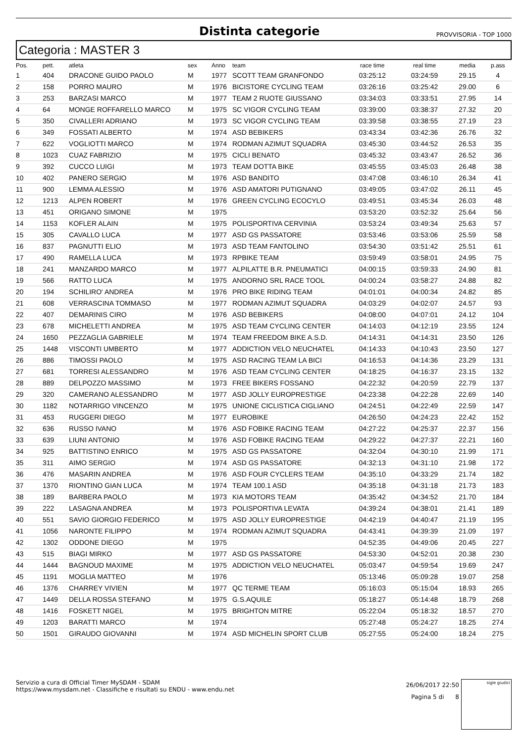Distinta categorie
PROVVISORIA - TOP 1000
Categoria : MASTER 3
| Pos. | pett. | atleta | sex | Anno | team | race time | real time | media | p.ass |
| --- | --- | --- | --- | --- | --- | --- | --- | --- | --- |
| 1 | 404 | DRACONE GUIDO PAOLO | M | 1977 | SCOTT TEAM GRANFONDO | 03:25:12 | 03:24:59 | 29.15 | 4 |
| 2 | 158 | PORRO MAURO | M | 1976 | BICISTORE CYCLING TEAM | 03:26:16 | 03:25:42 | 29.00 | 6 |
| 3 | 253 | BARZASI MARCO | M | 1977 | TEAM 2 RUOTE GIUSSANO | 03:34:03 | 03:33:51 | 27.95 | 14 |
| 4 | 64 | MONGE ROFFARELLO MARCO | M | 1975 | SC VIGOR CYCLING TEAM | 03:39:00 | 03:38:37 | 27.32 | 20 |
| 5 | 350 | CIVALLERI ADRIANO | M | 1973 | SC VIGOR CYCLING TEAM | 03:39:58 | 03:38:55 | 27.19 | 23 |
| 6 | 349 | FOSSATI ALBERTO | M | 1974 | ASD BEBIKERS | 03:43:34 | 03:42:36 | 26.76 | 32 |
| 7 | 622 | VOGLIOTTI MARCO | M | 1974 | RODMAN AZIMUT SQUADRA | 03:45:30 | 03:44:52 | 26.53 | 35 |
| 8 | 1023 | CUAZ FABRIZIO | M | 1975 | CICLI BENATO | 03:45:32 | 03:43:47 | 26.52 | 36 |
| 9 | 392 | CUCCO LUIGI | M | 1973 | TEAM DOTTA BIKE | 03:45:55 | 03:45:03 | 26.48 | 38 |
| 10 | 402 | PANERO SERGIO | M | 1976 | ASD BANDITO | 03:47:08 | 03:46:10 | 26.34 | 41 |
| 11 | 900 | LEMMA ALESSIO | M | 1976 | ASD AMATORI PUTIGNANO | 03:49:05 | 03:47:02 | 26.11 | 45 |
| 12 | 1213 | ALPEN ROBERT | M | 1976 | GREEN CYCLING ECOCYLO | 03:49:51 | 03:45:34 | 26.03 | 48 |
| 13 | 451 | ORIGANO SIMONE | M | 1975 | | 03:53:20 | 03:52:32 | 25.64 | 56 |
| 14 | 1153 | KOFLER ALAIN | M | 1975 | POLISPORTIVA CERVINIA | 03:53:24 | 03:49:34 | 25.63 | 57 |
| 15 | 305 | CAVALLO LUCA | M | 1977 | ASD GS PASSATORE | 03:53:46 | 03:53:06 | 25.59 | 58 |
| 16 | 837 | PAGNUTTI ELIO | M | 1973 | ASD TEAM FANTOLINO | 03:54:30 | 03:51:42 | 25.51 | 61 |
| 17 | 490 | RAMELLA LUCA | M | 1973 | RPBIKE TEAM | 03:59:49 | 03:58:01 | 24.95 | 75 |
| 18 | 241 | MANZARDO MARCO | M | 1977 | ALPILATTE B.R. PNEUMATICI | 04:00:15 | 03:59:33 | 24.90 | 81 |
| 19 | 566 | RATTO LUCA | M | 1975 | ANDORNO SRL RACE TOOL | 04:00:24 | 03:58:27 | 24.88 | 82 |
| 20 | 194 | SCHILIRO' ANDREA | M | 1976 | PRO BIKE RIDING TEAM | 04:01:01 | 04:00:34 | 24.82 | 85 |
| 21 | 608 | VERRASCINA TOMMASO | M | 1977 | RODMAN AZIMUT SQUADRA | 04:03:29 | 04:02:07 | 24.57 | 93 |
| 22 | 407 | DEMARINIS CIRO | M | 1976 | ASD BEBIKERS | 04:08:00 | 04:07:01 | 24.12 | 104 |
| 23 | 678 | MICHELETTI ANDREA | M | 1975 | ASD TEAM CYCLING CENTER | 04:14:03 | 04:12:19 | 23.55 | 124 |
| 24 | 1650 | PEZZAGLIA GABRIELE | M | 1974 | TEAM FREEDOM BIKE A.S.D. | 04:14:31 | 04:14:31 | 23.50 | 126 |
| 25 | 1448 | VISCONTI UMBERTO | M | 1977 | ADDICTION VELO NEUCHATEL | 04:14:33 | 04:10:43 | 23.50 | 127 |
| 26 | 886 | TIMOSSI PAOLO | M | 1975 | ASD RACING TEAM LA BICI | 04:16:53 | 04:14:36 | 23.29 | 131 |
| 27 | 681 | TORRESI ALESSANDRO | M | 1976 | ASD TEAM CYCLING CENTER | 04:18:25 | 04:16:37 | 23.15 | 132 |
| 28 | 889 | DELPOZZO MASSIMO | M | 1973 | FREE BIKERS FOSSANO | 04:22:32 | 04:20:59 | 22.79 | 137 |
| 29 | 320 | CAMERANO ALESSANDRO | M | 1977 | ASD JOLLY EUROPRESTIGE | 04:23:38 | 04:22:28 | 22.69 | 140 |
| 30 | 1182 | NOTARRIGO VINCENZO | M | 1975 | UNIONE CICLISTICA CIGLIANO | 04:24:51 | 04:22:49 | 22.59 | 147 |
| 31 | 453 | RUGGERI DIEGO | M | 1977 | EUROBIKE | 04:26:50 | 04:24:23 | 22.42 | 152 |
| 32 | 636 | RUSSO IVANO | M | 1976 | ASD FOBIKE RACING TEAM | 04:27:22 | 04:25:37 | 22.37 | 156 |
| 33 | 639 | LIUNI ANTONIO | M | 1976 | ASD FOBIKE RACING TEAM | 04:29:22 | 04:27:37 | 22.21 | 160 |
| 34 | 925 | BATTISTINO ENRICO | M | 1975 | ASD GS PASSATORE | 04:32:04 | 04:30:10 | 21.99 | 171 |
| 35 | 311 | AIMO SERGIO | M | 1974 | ASD GS PASSATORE | 04:32:13 | 04:31:10 | 21.98 | 172 |
| 36 | 476 | MASARIN ANDREA | M | 1976 | ASD FOUR CYCLERS TEAM | 04:35:10 | 04:33:29 | 21.74 | 182 |
| 37 | 1370 | RIONTINO GIAN LUCA | M | 1974 | TEAM 100.1 ASD | 04:35:18 | 04:31:18 | 21.73 | 183 |
| 38 | 189 | BARBERA PAOLO | M | 1973 | KIA MOTORS TEAM | 04:35:42 | 04:34:52 | 21.70 | 184 |
| 39 | 222 | LASAGNA ANDREA | M | 1973 | POLISPORTIVA LEVATA | 04:39:24 | 04:38:01 | 21.41 | 189 |
| 40 | 551 | SAVIO GIORGIO FEDERICO | M | 1975 | ASD JOLLY EUROPRESTIGE | 04:42:19 | 04:40:47 | 21.19 | 195 |
| 41 | 1056 | NARONTE FILIPPO | M | 1974 | RODMAN AZIMUT SQUADRA | 04:43:41 | 04:39:39 | 21.09 | 197 |
| 42 | 1302 | ODDONE DIEGO | M | 1975 | | 04:52:35 | 04:49:06 | 20.45 | 227 |
| 43 | 515 | BIAGI MIRKO | M | 1977 | ASD GS PASSATORE | 04:53:30 | 04:52:01 | 20.38 | 230 |
| 44 | 1444 | BAGNOUD MAXIME | M | 1975 | ADDICTION VELO NEUCHATEL | 05:03:47 | 04:59:54 | 19.69 | 247 |
| 45 | 1191 | MOGLIA MATTEO | M | 1976 | | 05:13:46 | 05:09:28 | 19.07 | 258 |
| 46 | 1376 | CHARREY VIVIEN | M | 1977 | QC TERME TEAM | 05:16:03 | 05:15:04 | 18.93 | 265 |
| 47 | 1449 | DELLA ROSSA STEFANO | M | 1975 | G.S.AQUILE | 05:18:27 | 05:14:48 | 18.79 | 268 |
| 48 | 1416 | FOSKETT NIGEL | M | 1975 | BRIGHTON MITRE | 05:22:04 | 05:18:32 | 18.57 | 270 |
| 49 | 1203 | BARATTI MARCO | M | 1974 | | 05:27:48 | 05:24:27 | 18.25 | 274 |
| 50 | 1501 | GIRAUDO GIOVANNI | M | 1974 | ASD MICHELIN SPORT CLUB | 05:27:55 | 05:24:00 | 18.24 | 275 |
Servizio a cura di Official Timer MySDAM - SDAM
https://www.mysdam.net - Classifiche e risultati su ENDU - www.endu.net
26/06/2017 22:50
Pagina 5 di 8
sigle giudici